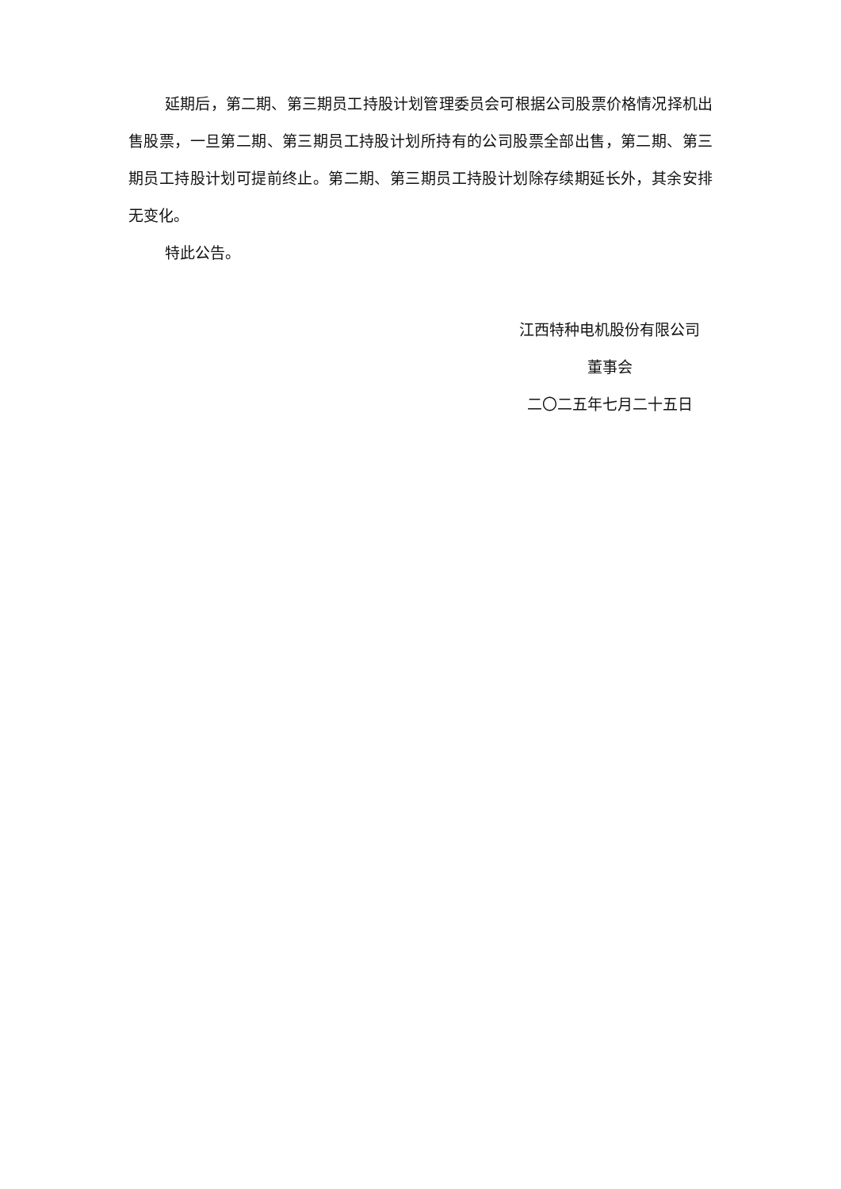延期后，第二期、第三期员工持股计划管理委员会可根据公司股票价格情况择机出售股票，一旦第二期、第三期员工持股计划所持有的公司股票全部出售，第二期、第三期员工持股计划可提前终止。第二期、第三期员工持股计划除存续期延长外，其余安排无变化。
特此公告。
江西特种电机股份有限公司
董事会
二〇二五年七月二十五日